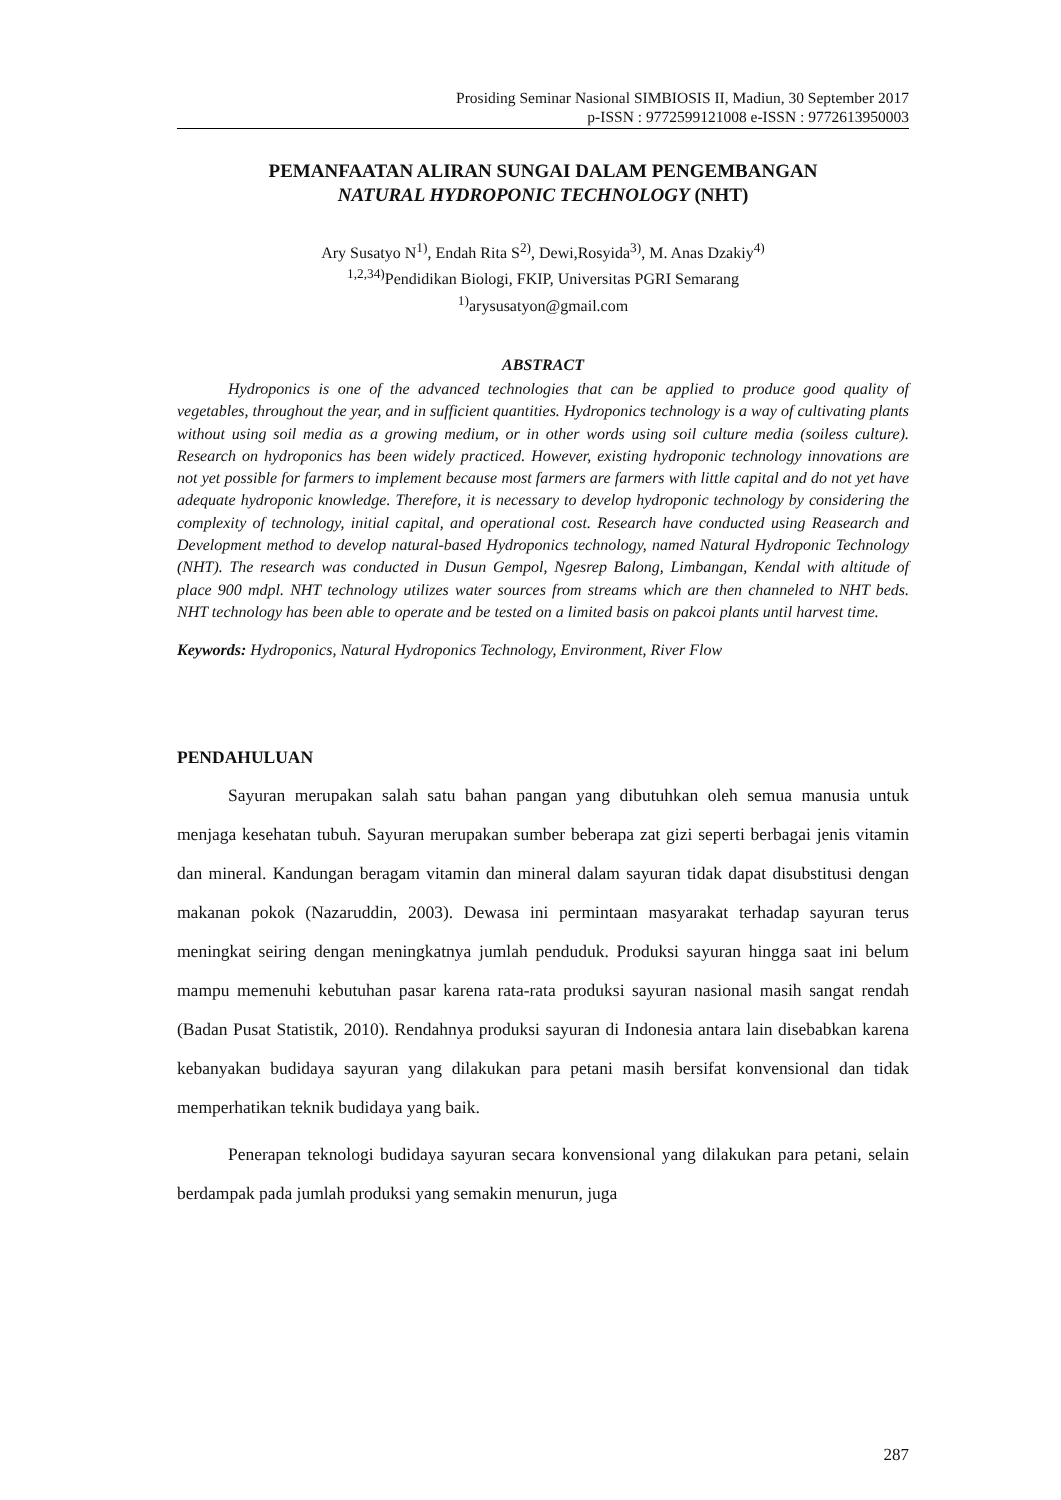Prosiding Seminar Nasional SIMBIOSIS II, Madiun, 30 September 2017
p-ISSN : 9772599121008 e-ISSN : 9772613950003
PEMANFAATAN ALIRAN SUNGAI DALAM PENGEMBANGAN
NATURAL HYDROPONIC TECHNOLOGY (NHT)
Ary Susatyo N<sup>1)</sup>, Endah Rita S<sup>2)</sup>, Dewi,Rosyida<sup>3)</sup>, M. Anas Dzakiy<sup>4)</sup>
<sup>1,2,34)</sup>Pendidikan Biologi, FKIP, Universitas PGRI Semarang
<sup>1)</sup> arysusatyon@gmail.com
ABSTRACT
Hydroponics is one of the advanced technologies that can be applied to produce good quality of vegetables, throughout the year, and in sufficient quantities. Hydroponics technology is a way of cultivating plants without using soil media as a growing medium, or in other words using soil culture media (soiless culture). Research on hydroponics has been widely practiced. However, existing hydroponic technology innovations are not yet possible for farmers to implement because most farmers are farmers with little capital and do not yet have adequate hydroponic knowledge. Therefore, it is necessary to develop hydroponic technology by considering the complexity of technology, initial capital, and operational cost. Research have conducted using Reasearch and Development method to develop natural-based Hydroponics technology, named Natural Hydroponic Technology (NHT). The research was conducted in Dusun Gempol, Ngesrep Balong, Limbangan, Kendal with altitude of place 900 mdpl. NHT technology utilizes water sources from streams which are then channeled to NHT beds. NHT technology has been able to operate and be tested on a limited basis on pakcoi plants until harvest time.
Keywords: Hydroponics, Natural Hydroponics Technology, Environment, River Flow
PENDAHULUAN
Sayuran merupakan salah satu bahan pangan yang dibutuhkan oleh semua manusia untuk menjaga kesehatan tubuh. Sayuran merupakan sumber beberapa zat gizi seperti berbagai jenis vitamin dan mineral. Kandungan beragam vitamin dan mineral dalam sayuran tidak dapat disubstitusi dengan makanan pokok (Nazaruddin, 2003). Dewasa ini permintaan masyarakat terhadap sayuran terus meningkat seiring dengan meningkatnya jumlah penduduk. Produksi sayuran hingga saat ini belum mampu memenuhi kebutuhan pasar karena rata-rata produksi sayuran nasional masih sangat rendah (Badan Pusat Statistik, 2010). Rendahnya produksi sayuran di Indonesia antara lain disebabkan karena kebanyakan budidaya sayuran yang dilakukan para petani masih bersifat konvensional dan tidak memperhatikan teknik budidaya yang baik.
Penerapan teknologi budidaya sayuran secara konvensional yang dilakukan para petani, selain berdampak pada jumlah produksi yang semakin menurun, juga
287